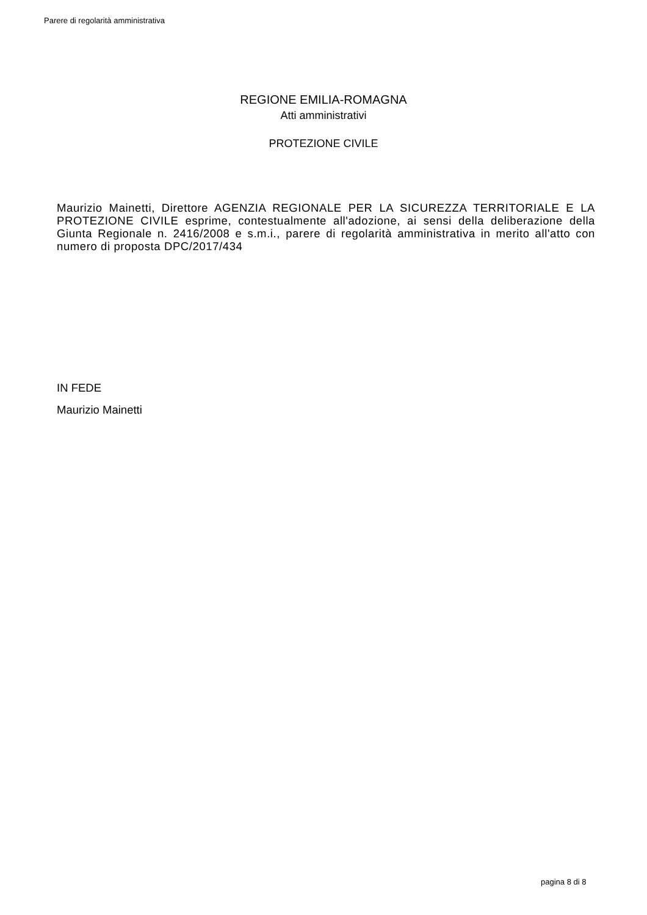Parere di regolarità amministrativa
REGIONE EMILIA-ROMAGNA
Atti amministrativi
PROTEZIONE CIVILE
Maurizio Mainetti, Direttore AGENZIA REGIONALE PER LA SICUREZZA TERRITORIALE E LA PROTEZIONE CIVILE esprime, contestualmente all'adozione, ai sensi della deliberazione della Giunta Regionale n. 2416/2008 e s.m.i., parere di regolarità amministrativa in merito all'atto con numero di proposta DPC/2017/434
IN FEDE
Maurizio Mainetti
pagina 8 di 8